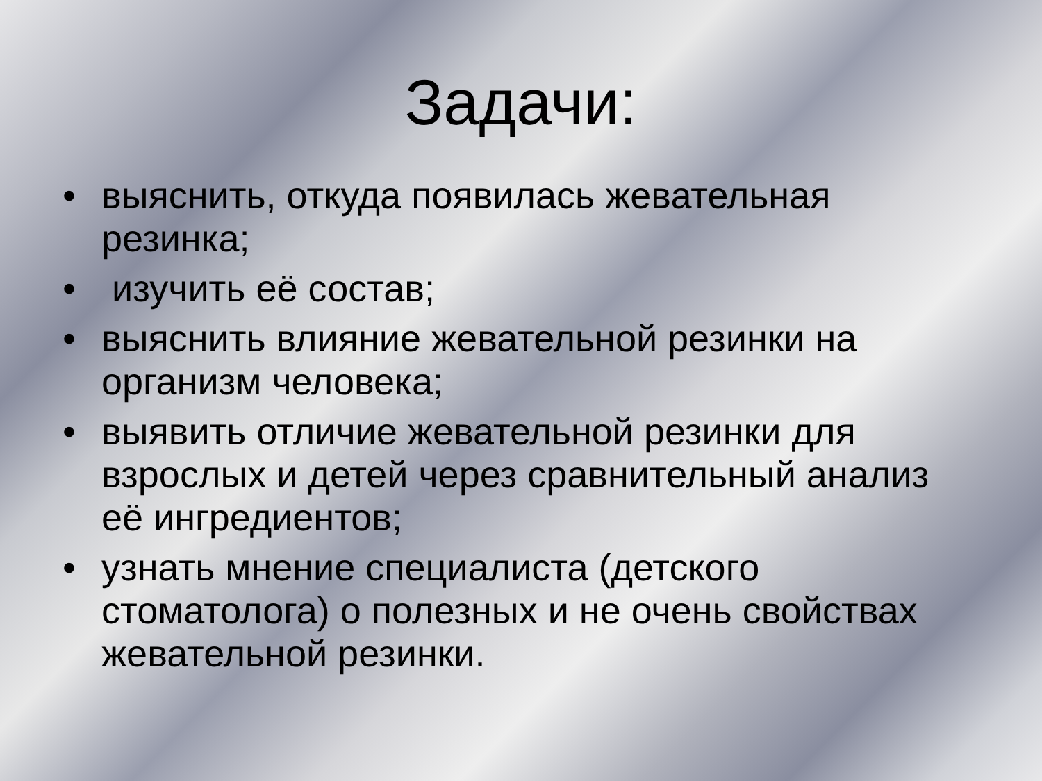Задачи:
• выяснить, откуда появилась жевательная резинка;
• изучить её состав;
• выяснить влияние жевательной резинки на организм человека;
• выявить отличие жевательной резинки для взрослых и детей через сравнительный анализ её ингредиентов;
• узнать мнение специалиста (детского стоматолога) о полезных и не очень свойствах жевательной резинки.